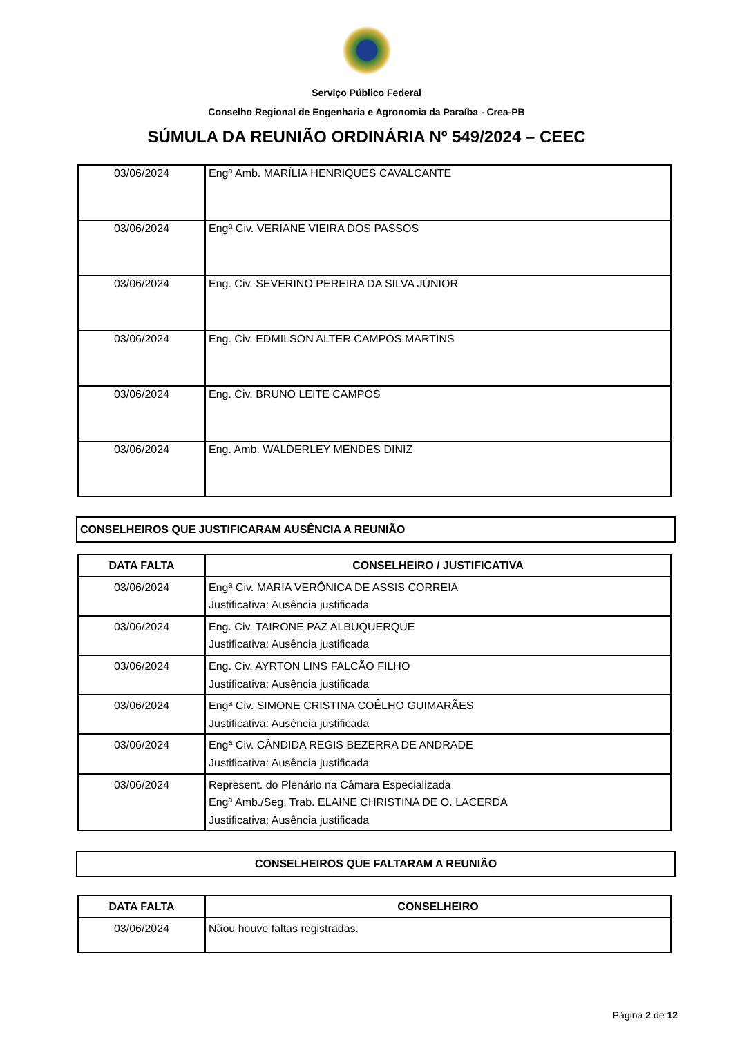Serviço Público Federal
Conselho Regional de Engenharia e Agronomia da Paraíba - Crea-PB
SÚMULA DA REUNIÃO ORDINÁRIA Nº 549/2024 – CEEC
| 03/06/2024 | Engª Amb. MARÍLIA HENRIQUES CAVALCANTE |
| 03/06/2024 | Engª Civ. VERIANE VIEIRA DOS PASSOS |
| 03/06/2024 | Eng. Civ. SEVERINO PEREIRA DA SILVA JÚNIOR |
| 03/06/2024 | Eng. Civ. EDMILSON ALTER CAMPOS MARTINS |
| 03/06/2024 | Eng. Civ. BRUNO LEITE CAMPOS |
| 03/06/2024 | Eng. Amb. WALDERLEY MENDES DINIZ |
CONSELHEIROS QUE JUSTIFICARAM AUSÊNCIA A REUNIÃO
| DATA FALTA | CONSELHEIRO / JUSTIFICATIVA |
| --- | --- |
| 03/06/2024 | Engª Civ. MARIA VERÔNICA DE ASSIS CORREIA Justificativa: Ausência justificada |
| 03/06/2024 | Eng. Civ. TAIRONE PAZ ALBUQUERQUE Justificativa: Ausência justificada |
| 03/06/2024 | Eng. Civ. AYRTON LINS FALCÃO FILHO Justificativa: Ausência justificada |
| 03/06/2024 | Engª Civ. SIMONE CRISTINA COÊLHO GUIMARÃES Justificativa: Ausência justificada |
| 03/06/2024 | Engª Civ. CÂNDIDA REGIS BEZERRA DE ANDRADE Justificativa: Ausência justificada |
| 03/06/2024 | Represent. do Plenário na Câmara Especializada Engª Amb./Seg. Trab. ELAINE CHRISTINA DE O. LACERDA Justificativa: Ausência justificada |
CONSELHEIROS QUE FALTARAM A REUNIÃO
| DATA FALTA | CONSELHEIRO |
| --- | --- |
| 03/06/2024 | Nãou houve faltas registradas. |
Página 2 de 12